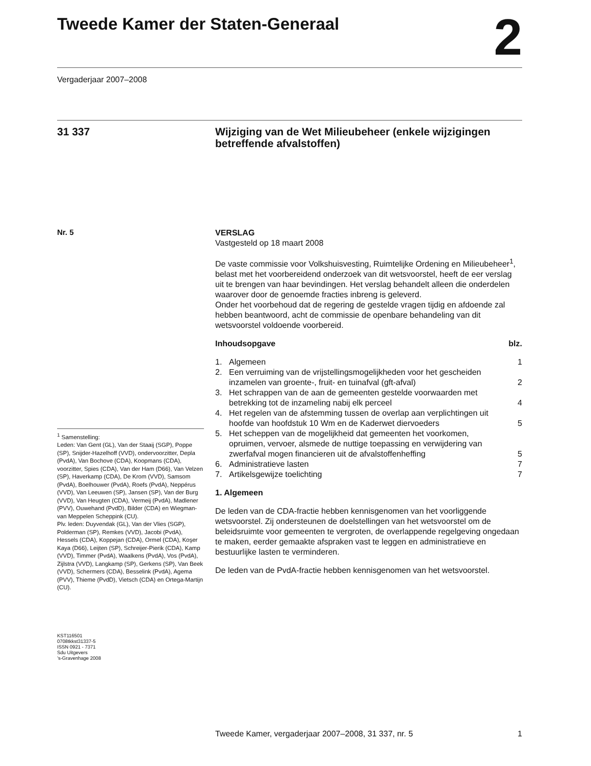Tweede Kamer der Staten-Generaal
2
Vergaderjaar 2007–2008
31 337
Wijziging van de Wet Milieubeheer (enkele wijzigingen betreffende afvalstoffen)
Nr. 5
<sup>1</sup> Samenstelling:
Leden: Van Gent (GL), Van der Staaij (SGP), Poppe (SP), Snijder-Hazelhoff (VVD), ondervoorzitter, Depla (PvdA), Van Bochove (CDA), Koopmans (CDA), voorzitter, Spies (CDA), Van der Ham (D66), Van Velzen (SP), Haverkamp (CDA), De Krom (VVD), Samsom (PvdA), Boelhouwer (PvdA), Roefs (PvdA), Neppérus (VVD), Van Leeuwen (SP), Jansen (SP), Van der Burg (VVD), Van Heugten (CDA), Vermeij (PvdA), Madlener (PVV), Ouwehand (PvdD), Bilder (CDA) en Wiegman-van Meppelen Scheppink (CU).
Plv. leden: Duyvendak (GL), Van der Vlies (SGP), Polderman (SP), Remkes (VVD), Jacobi (PvdA), Hessels (CDA), Koppejan (CDA), Ormel (CDA), Koşer Kaya (D66), Leijten (SP), Schreijer-Pierik (CDA), Kamp (VVD), Timmer (PvdA), Waalkens (PvdA), Vos (PvdA), Zijlstra (VVD), Langkamp (SP), Gerkens (SP), Van Beek (VVD), Schermers (CDA), Besselink (PvdA), Agema (PVV), Thieme (PvdD), Vietsch (CDA) en Ortega-Martijn (CU).
KST116501
0708tkkst31337-5
ISSN 0921 - 7371
Sdu Uitgevers
’s-Gravenhage 2008
VERSLAG
Vastgesteld op 18 maart 2008
De vaste commissie voor Volkshuisvesting, Ruimtelijke Ordening en Milieubeheer<sup>1</sup>, belast met het voorbereidend onderzoek van dit wetsvoorstel, heeft de eer verslag uit te brengen van haar bevindingen. Het verslag behandelt alleen die onderdelen waarover door de genoemde fracties inbreng is geleverd.
Onder het voorbehoud dat de regering de gestelde vragen tijdig en afdoende zal hebben beantwoord, acht de commissie de openbare behandeling van dit wetsvoorstel voldoende voorbereid.
Inhoudsopgave blz.
1. Algemeen 1
2. Een verruiming van de vrijstellingsmogelijkheden voor het gescheiden inzamelen van groente-, fruit- en tuinafval (gft-afval) 2
3. Het schrappen van de aan de gemeenten gestelde voorwaarden met betrekking tot de inzameling nabij elk perceel 4
4. Het regelen van de afstemming tussen de overlap aan verplichtingen uit hoofde van hoofdstuk 10 Wm en de Kaderwet diervoeders 5
5. Het scheppen van de mogelijkheid dat gemeenten het voorkomen, opruimen, vervoer, alsmede de nuttige toepassing en verwijdering van zwerfafval mogen financieren uit de afvalstoffenheffing 5
6. Administratieve lasten 7
7. Artikelsgewijze toelichting 7
1. Algemeen
De leden van de CDA-fractie hebben kennisgenomen van het voorliggende wetsvoorstel. Zij ondersteunen de doelstellingen van het wetsvoorstel om de beleidsruimte voor gemeenten te vergroten, de overlappende regelgeving ongedaan te maken, eerder gemaakte afspraken vast te leggen en administratieve en bestuurlijke lasten te verminderen.
De leden van de PvdA-fractie hebben kennisgenomen van het wetsvoorstel.
Tweede Kamer, vergaderjaar 2007–2008, 31 337, nr. 5 1